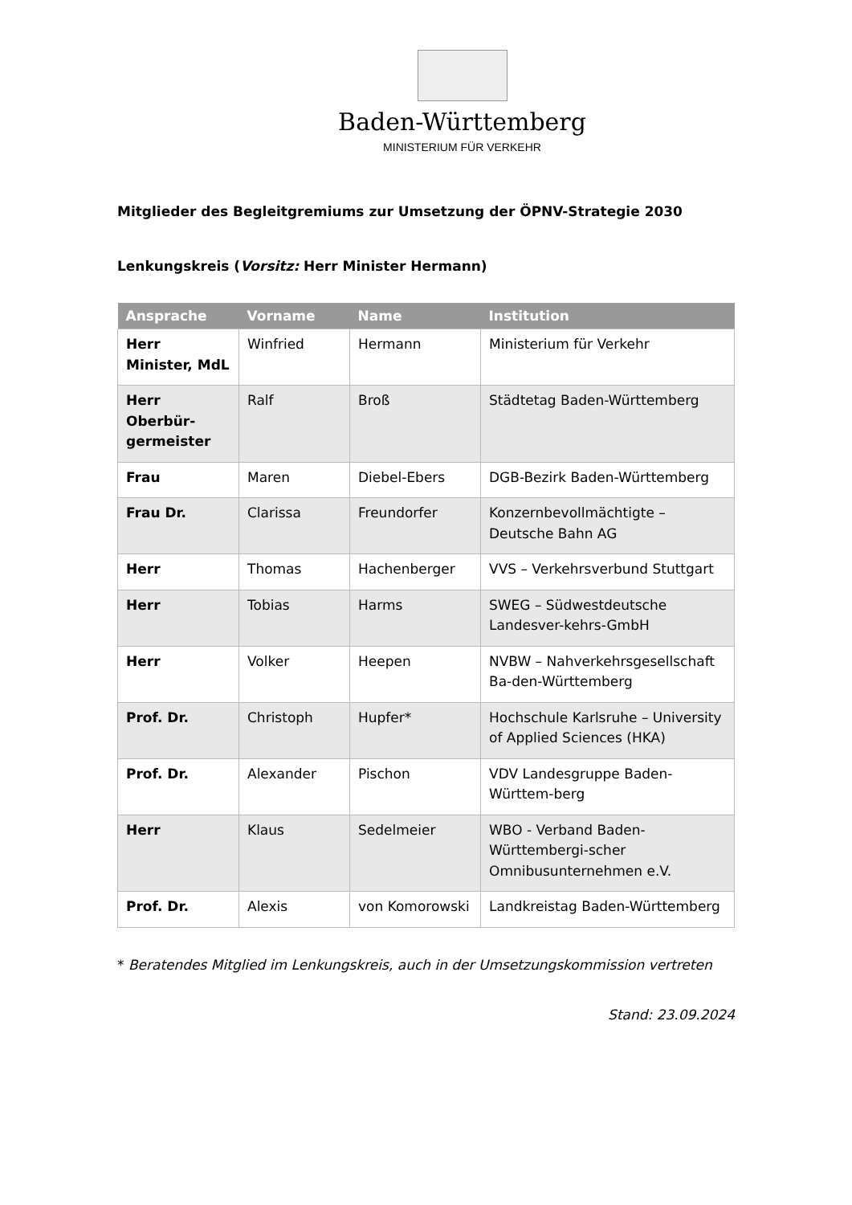Baden-Württemberg
MINISTERIUM FÜR VERKEHR
Mitglieder des Begleitgremiums zur Umsetzung der ÖPNV-Strategie 2030
Lenkungskreis (Vorsitz: Herr Minister Hermann)
| Ansprache | Vorname | Name | Institution |
| --- | --- | --- | --- |
| Herr Minister, MdL | Winfried | Hermann | Ministerium für Verkehr |
| Herr Oberbür-germeister | Ralf | Broß | Städtetag Baden-Württemberg |
| Frau | Maren | Diebel-Ebers | DGB-Bezirk Baden-Württemberg |
| Frau Dr. | Clarissa | Freundorfer | Konzernbevollmächtigte – Deutsche Bahn AG |
| Herr | Thomas | Hachenberger | VVS – Verkehrsverbund Stuttgart |
| Herr | Tobias | Harms | SWEG – Südwestdeutsche Landesver-kehrs-GmbH |
| Herr | Volker | Heepen | NVBW – Nahverkehrsgesellschaft Ba-den-Württemberg |
| Prof. Dr. | Christoph | Hupfer* | Hochschule Karlsruhe – University of Applied Sciences (HKA) |
| Prof. Dr. | Alexander | Pischon | VDV Landesgruppe Baden-Württem-berg |
| Herr | Klaus | Sedelmeier | WBO - Verband Baden-Württembergi-scher Omnibusunternehmen e.V. |
| Prof. Dr. | Alexis | von Komorowski | Landkreistag Baden-Württemberg |
* Beratendes Mitglied im Lenkungskreis, auch in der Umsetzungskommission vertreten
Stand: 23.09.2024